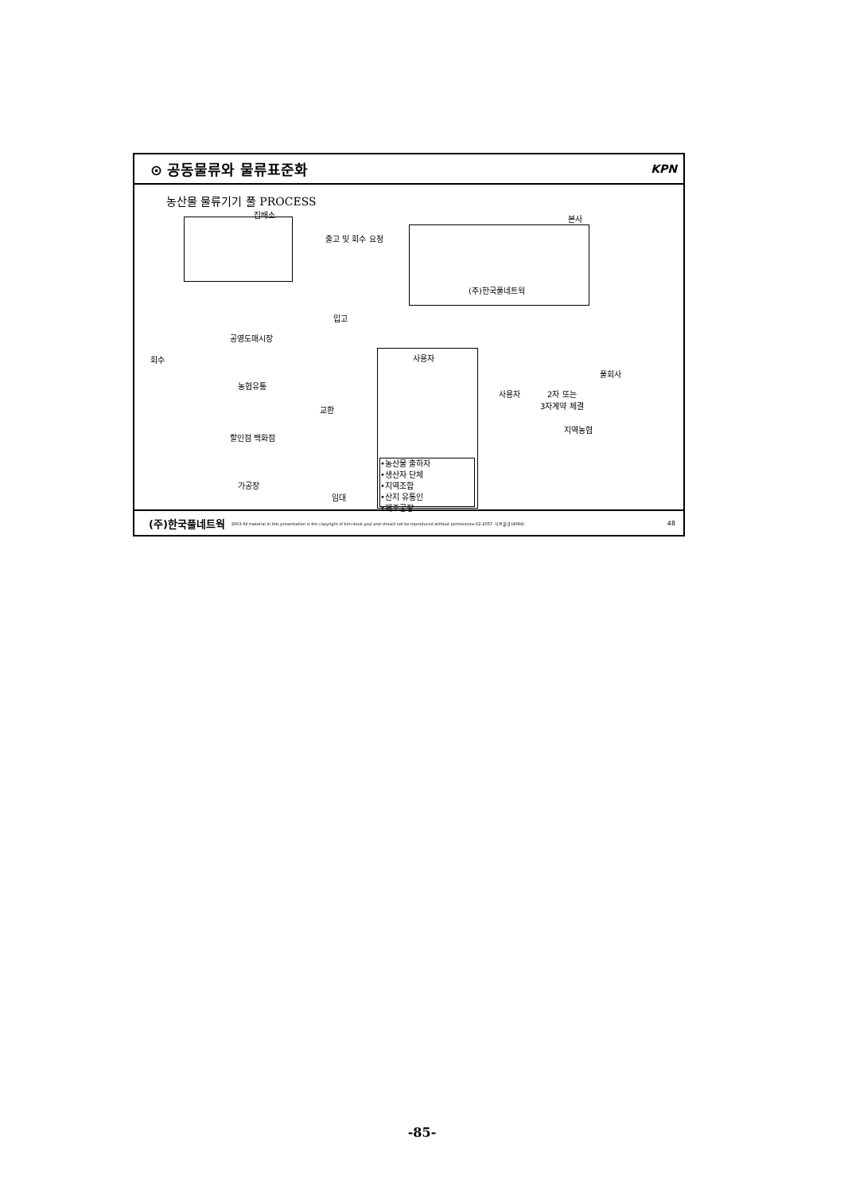⊙ 공동물류와 물류표준화 KPN
농산물 물류기기 풀 PROCESS
집배소
출고 및 회수 요청
본사
(주)한국풀네트웍
입고
회수
공영도매시장
농협유통
할인점 백화점
가공장
교환
임대
사용자
•농산물 출하자
•생산자 단체
•지역조합
•산지 유통인
•제조공장
풀회사
사용자
2자 또는
3자계약 체결
지역농협
(주)한국풀네트웍 2003 All material in this presentation is the copyright of kim deok youl and should not be reproduced without permissions 02-2057- 사용풀넷(4084) 48
-85-